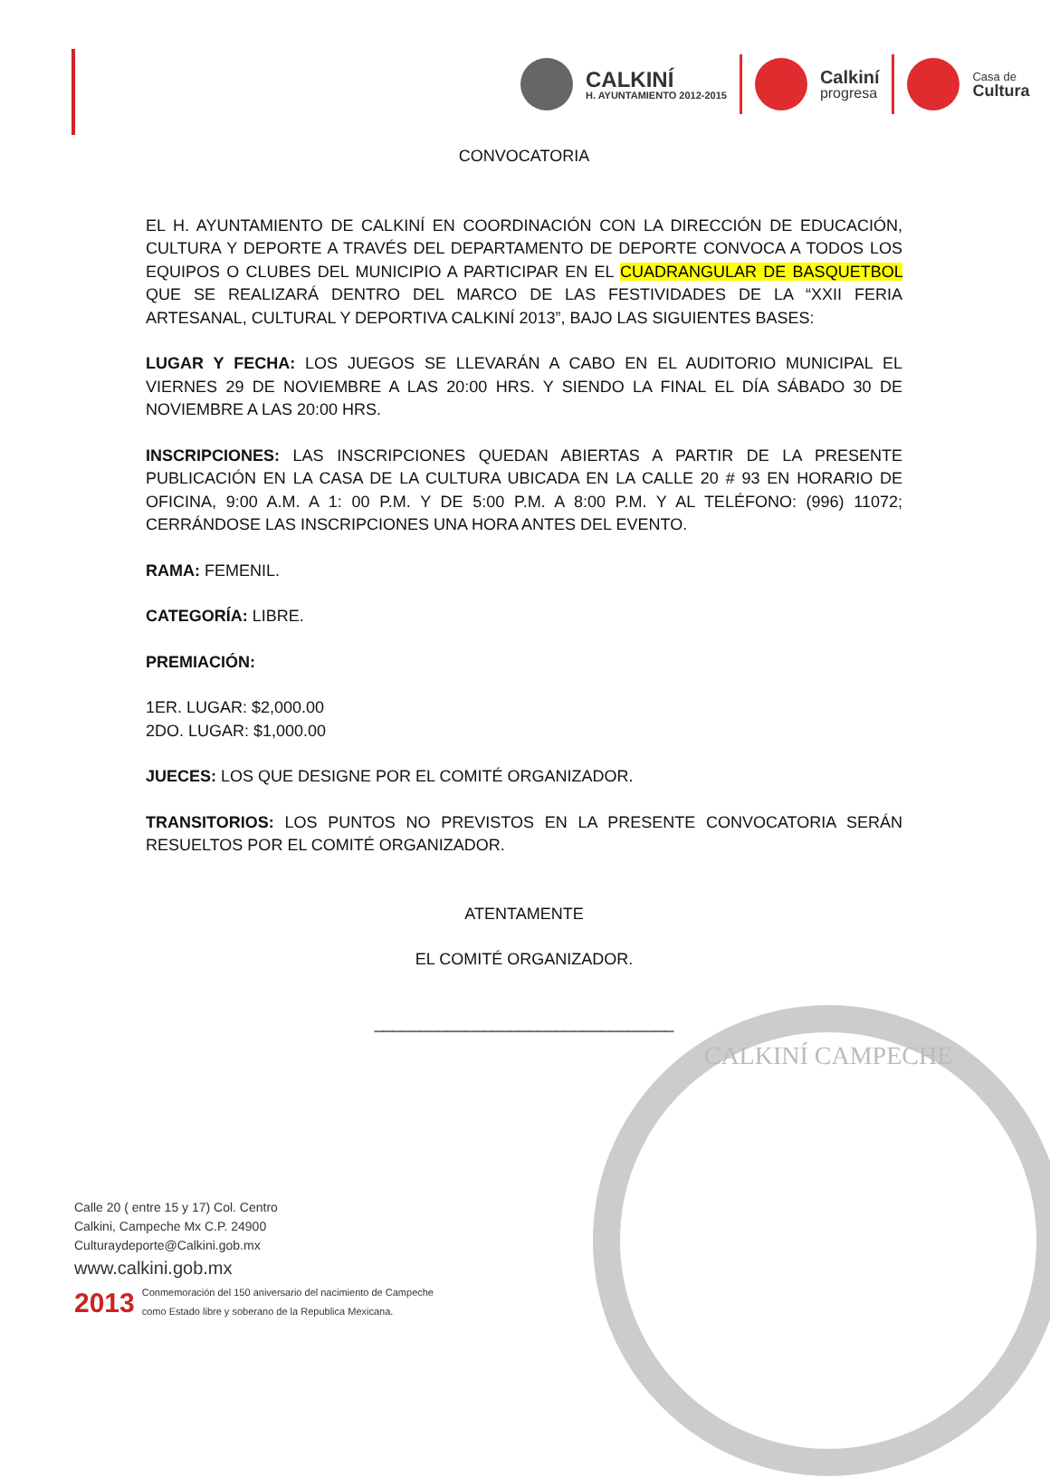CALKINÍ
H. AYUNTAMIENTO 2012-2015
Calkiní
progresa
Casa de
Cultura
CALKINÍ CAMPECHE
CONVOCATORIA
EL H. AYUNTAMIENTO DE CALKINÍ EN COORDINACIÓN CON LA DIRECCIÓN DE EDUCACIÓN, CULTURA Y DEPORTE A TRAVÉS DEL DEPARTAMENTO DE DEPORTE CONVOCA A TODOS LOS EQUIPOS O CLUBES DEL MUNICIPIO A PARTICIPAR EN EL CUADRANGULAR DE BASQUETBOL QUE SE REALIZARÁ DENTRO DEL MARCO DE LAS FESTIVIDADES DE LA “XXII FERIA ARTESANAL, CULTURAL Y DEPORTIVA CALKINÍ 2013”, BAJO LAS SIGUIENTES BASES:
LUGAR Y FECHA: LOS JUEGOS SE LLEVARÁN A CABO EN EL AUDITORIO MUNICIPAL EL VIERNES 29 DE NOVIEMBRE A LAS 20:00 HRS. Y SIENDO LA FINAL EL DÍA SÁBADO 30 DE NOVIEMBRE A LAS 20:00 HRS.
INSCRIPCIONES: LAS INSCRIPCIONES QUEDAN ABIERTAS A PARTIR DE LA PRESENTE PUBLICACIÓN EN LA CASA DE LA CULTURA UBICADA EN LA CALLE 20 # 93 EN HORARIO DE OFICINA, 9:00 A.M. A 1: 00 P.M. Y DE 5:00 P.M. A 8:00 P.M. Y AL TELÉFONO: (996) 11072; CERRÁNDOSE LAS INSCRIPCIONES UNA HORA ANTES DEL EVENTO.
RAMA: FEMENIL.
CATEGORÍA: LIBRE.
PREMIACIÓN:
1ER. LUGAR: $2,000.00
2DO. LUGAR: $1,000.00
JUECES: LOS QUE DESIGNE POR EL COMITÉ ORGANIZADOR.
TRANSITORIOS: LOS PUNTOS NO PREVISTOS EN LA PRESENTE CONVOCATORIA SERÁN RESUELTOS POR EL COMITÉ ORGANIZADOR.
ATENTAMENTE
EL COMITÉ ORGANIZADOR.
_________________________________
Calle 20 ( entre 15 y 17) Col. Centro
Calkini, Campeche Mx C.P. 24900
Culturaydeporte@Calkini.gob.mx
www.calkini.gob.mx
2013 Conmemoración del 150 aniversario del nacimiento de Campeche
como Estado libre y soberano de la Republica Mexicana.